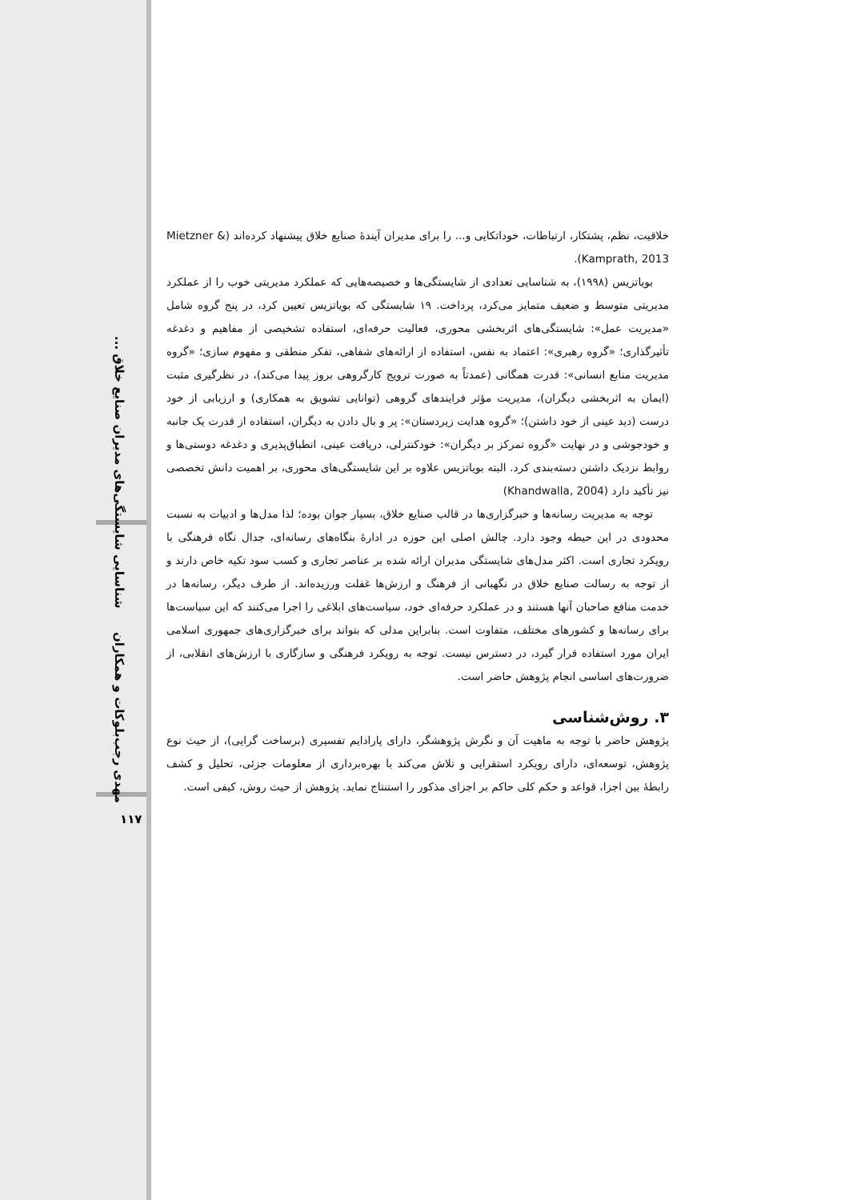شناسایی شایستگی‌های مدیران صنایع خلاق ...
مهدی رجب‌بلوکات و همکاران
۱۱۷
خلاقیت، نظم، پشتکار، ارتباطات، خوداتکایی و... را برای مدیران آیندۀ صنایع خلاق پیشنهاد کرده‌اند (Mietzner & Kamprath, 2013).
بویاتزیس (۱۹۹۸)، به شناسایی تعدادی از شایستگی‌ها و خصیصه‌هایی که عملکرد مدیریتی خوب را از عملکرد مدیریتی متوسط و ضعیف متمایز می‌کرد، پرداخت. ۱۹ شایستگی که بویاتزیس تعیین کرد، در پنج گروه شامل «مدیریت عمل»: شایستگی‌های اثربخشی محوری، فعالیت حرفه‌ای، استفاده تشخیصی از مفاهیم و دغدغه تأثیرگذاری؛ «گروه رهبری»: اعتماد به نفس، استفاده از ارائه‌های شفاهی، تفکر منطقی و مفهوم سازی؛ «گروه مدیریت منابع انسانی»: قدرت همگانی (عمدتاً به صورت ترویج کارگروهی بروز پیدا می‌کند)، در نظرگیری مثبت (ایمان به اثربخشی دیگران)، مدیریت مؤثر فرایندهای گروهی (توانایی تشویق به همکاری) و ارزیابی از خود درست (دید عینی از خود داشتن)؛ «گروه هدایت زیردستان»: پر و بال دادن به دیگران، استفاده از قدرت یک جانبه و خودجوشی و در نهایت «گروه تمرکز بر دیگران»: خودکنترلی، دریافت عینی، انطباق‌پذیری و دغدغه دوستی‌ها و روابط نزدیک داشتن دسته‌بندی کرد. البته بویاتزیس علاوه بر این شایستگی‌های محوری، بر اهمیت دانش تخصصی نیز تأکید دارد (Khandwalla, 2004)
توجه به مدیریت رسانه‌ها و خبرگزاری‌ها در قالب صنایع خلاق، بسیار جوان بوده؛ لذا مدل‌ها و ادبیات به نسبت محدودی در این حیطه وجود دارد. چالش اصلی این حوزه در ادارۀ بنگاه‌های رسانه‌ای، جدال نگاه فرهنگی با رویکرد تجاری است. اکثر مدل‌های شایستگی مدیران ارائه شده بر عناصر تجاری و کسب سود تکیه خاص دارند و از توجه به رسالت صنایع خلاق در نگهبانی از فرهنگ و ارزش‌ها غفلت ورزیده‌اند. از طرف دیگر، رسانه‌ها در خدمت منافع صاحبان آنها هستند و در عملکرد حرفه‌ای خود، سیاست‌های ابلاغی را اجرا می‌کنند که این سیاست‌ها برای رسانه‌ها و کشورهای مختلف، متفاوت است. بنابراین مدلی که بتواند برای خبرگزاری‌های جمهوری اسلامی ایران مورد استفاده قرار گیرد، در دسترس نیست. توجه به رویکرد فرهنگی و سازگاری با ارزش‌های انقلابی، از ضرورت‌های اساسی انجام پژوهش حاضر است.
۳. روش‌شناسی
پژوهش حاضر با توجه به ماهیت آن و نگرش پژوهشگر، دارای پارادایم تفسیری (برساخت گرایی)، از حیث نوع پژوهش، توسعه‌ای، دارای رویکرد استقرایی و تلاش می‌کند با بهره‌برداری از معلومات جزئی، تحلیل و کشف رابطۀ بین اجزا، قواعد و حکم کلی حاکم بر اجزای مذکور را استنتاج نماید. پژوهش از حیث روش، کیفی است.